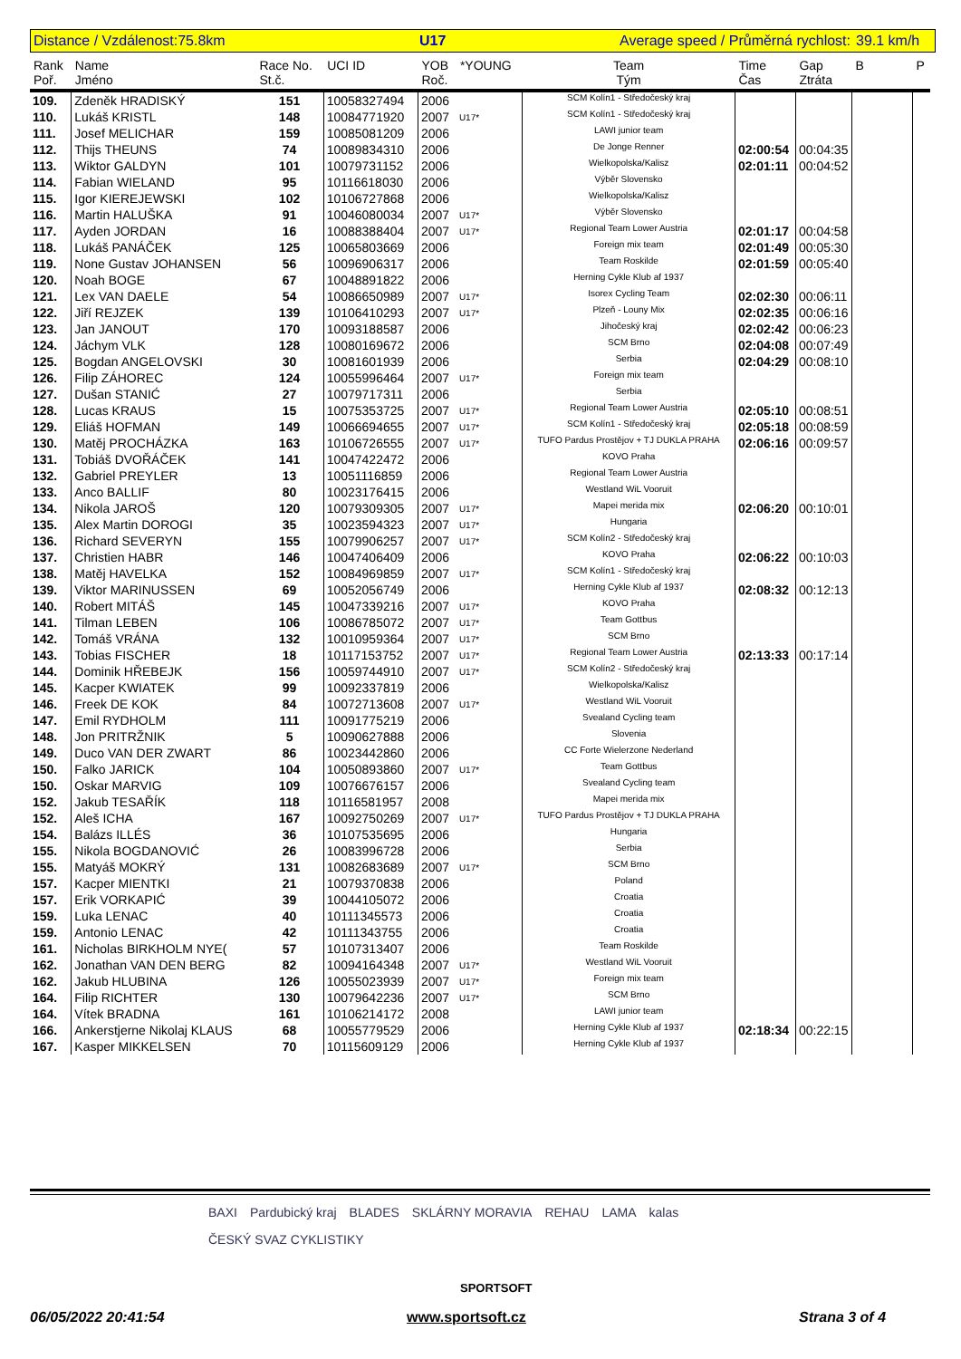Distance / Vzdálenost:75.8km U17 Average speed / Průměrná rychlost: 39.1 km/h
| Rank Poř. | Name Jméno | Race No. St.č. | UCI ID | YOB Roč. | *YOUNG | Team Tým | Time Čas | Gap Ztráta | B | P |
| --- | --- | --- | --- | --- | --- | --- | --- | --- | --- | --- |
| 109. | Zdeněk HRADISKÝ | 151 | 10058327494 | 2006 | | SCM Kolín1 - Středočeský kraj | | | | |
| 110. | Lukáš KRISTL | 148 | 10084771920 | 2007 | U17* | SCM Kolín1 - Středočeský kraj | | | | |
| 111. | Josef MELICHAR | 159 | 10085081209 | 2006 | | LAWI junior team | | | | |
| 112. | Thijs THEUNS | 74 | 10089834310 | 2006 | | De Jonge Renner | 02:00:54 | 00:04:35 | | |
| 113. | Wiktor GALDYN | 101 | 10079731152 | 2006 | | Wielkopolska/Kalisz | 02:01:11 | 00:04:52 | | |
| 114. | Fabian WIELAND | 95 | 10116618030 | 2006 | | Výběr Slovensko | | | | |
| 115. | Igor KIEREJEWSKI | 102 | 10106727868 | 2006 | | Wielkopolska/Kalisz | | | | |
| 116. | Martin HALUŠKA | 91 | 10046080034 | 2007 | U17* | Výběr Slovensko | | | | |
| 117. | Ayden JORDAN | 16 | 10088388404 | 2007 | U17* | Regional Team Lower Austria | 02:01:17 | 00:04:58 | | |
| 118. | Lukáš PANÁČEK | 125 | 10065803669 | 2006 | | Foreign mix team | 02:01:49 | 00:05:30 | | |
| 119. | None Gustav JOHANSEN | 56 | 10096906317 | 2006 | | Team Roskilde | 02:01:59 | 00:05:40 | | |
| 120. | Noah BOGE | 67 | 10048891822 | 2006 | | Herning Cykle Klub af 1937 | | | | |
| 121. | Lex VAN DAELE | 54 | 10086650989 | 2007 | U17* | Isorex Cycling Team | 02:02:30 | 00:06:11 | | |
| 122. | Jiří REJZEK | 139 | 10106410293 | 2007 | U17* | Plzeň - Louny Mix | 02:02:35 | 00:06:16 | | |
| 123. | Jan JANOUT | 170 | 10093188587 | 2006 | | Jihočeský kraj | 02:02:42 | 00:06:23 | | |
| 124. | Jáchym VLK | 128 | 10080169672 | 2006 | | SCM Brno | 02:04:08 | 00:07:49 | | |
| 125. | Bogdan ANGELOVSKI | 30 | 10081601939 | 2006 | | Serbia | 02:04:29 | 00:08:10 | | |
| 126. | Filip ZÁHOREC | 124 | 10055996464 | 2007 | U17* | Foreign mix team | | | | |
| 127. | Dušan STANIĆ | 27 | 10079717311 | 2006 | | Serbia | | | | |
| 128. | Lucas KRAUS | 15 | 10075353725 | 2007 | U17* | Regional Team Lower Austria | 02:05:10 | 00:08:51 | | |
| 129. | Eliáš HOFMAN | 149 | 10066694655 | 2007 | U17* | SCM Kolín1 - Středočeský kraj | 02:05:18 | 00:08:59 | | |
| 130. | Matěj PROCHÁZKA | 163 | 10106726555 | 2007 | U17* | TUFO Pardus Prostějov + TJ DUKLA PRAHA | 02:06:16 | 00:09:57 | | |
| 131. | Tobiáš DVOŘÁČEK | 141 | 10047422472 | 2006 | | KOVO Praha | | | | |
| 132. | Gabriel PREYLER | 13 | 10051116859 | 2006 | | Regional Team Lower Austria | | | | |
| 133. | Anco BALLIF | 80 | 10023176415 | 2006 | | Westland WiL Vooruit | | | | |
| 134. | Nikola JAROŠ | 120 | 10079309305 | 2007 | U17* | Mapei merida mix | 02:06:20 | 00:10:01 | | |
| 135. | Alex Martin DOROGI | 35 | 10023594323 | 2007 | U17* | Hungaria | | | | |
| 136. | Richard SEVERYN | 155 | 10079906257 | 2007 | U17* | SCM Kolín2 - Středočeský kraj | | | | |
| 137. | Christien HABR | 146 | 10047406409 | 2006 | | KOVO Praha | 02:06:22 | 00:10:03 | | |
| 138. | Matěj HAVELKA | 152 | 10084969859 | 2007 | U17* | SCM Kolín1 - Středočeský kraj | | | | |
| 139. | Viktor MARINUSSEN | 69 | 10052056749 | 2006 | | Herning Cykle Klub af 1937 | 02:08:32 | 00:12:13 | | |
| 140. | Robert MITÁŠ | 145 | 10047339216 | 2007 | U17* | KOVO Praha | | | | |
| 141. | Tilman LEBEN | 106 | 10086785072 | 2007 | U17* | Team Gottbus | | | | |
| 142. | Tomáš VRÁNA | 132 | 10010959364 | 2007 | U17* | SCM Brno | | | | |
| 143. | Tobias FISCHER | 18 | 10117153752 | 2007 | U17* | Regional Team Lower Austria | 02:13:33 | 00:17:14 | | |
| 144. | Dominik HŘEBEJK | 156 | 10059744910 | 2007 | U17* | SCM Kolín2 - Středočeský kraj | | | | |
| 145. | Kacper KWIATEK | 99 | 10092337819 | 2006 | | Wielkopolska/Kalisz | | | | |
| 146. | Freek DE KOK | 84 | 10072713608 | 2007 | U17* | Westland WiL Vooruit | | | | |
| 147. | Emil RYDHOLM | 111 | 10091775219 | 2006 | | Svealand Cycling team | | | | |
| 148. | Jon PRITRŽNIK | 5 | 10090627888 | 2006 | | Slovenia | | | | |
| 149. | Duco VAN DER ZWART | 86 | 10023442860 | 2006 | | CC Forte Wielerzone Nederland | | | | |
| 150. | Falko JARICK | 104 | 10050893860 | 2007 | U17* | Team Gottbus | | | | |
| 150. | Oskar MARVIG | 109 | 10076676157 | 2006 | | Svealand Cycling team | | | | |
| 152. | Jakub TESAŘÍK | 118 | 10116581957 | 2008 | | Mapei merida mix | | | | |
| 152. | Aleš ICHA | 167 | 10092750269 | 2007 | U17* | TUFO Pardus Prostějov + TJ DUKLA PRAHA | | | | |
| 154. | Balázs ILLÉS | 36 | 10107535695 | 2006 | | Hungaria | | | | |
| 155. | Nikola BOGDANOVIĆ | 26 | 10083996728 | 2006 | | Serbia | | | | |
| 155. | Matyáš MOKRÝ | 131 | 10082683689 | 2007 | U17* | SCM Brno | | | | |
| 157. | Kacper MIENTKI | 21 | 10079370838 | 2006 | | Poland | | | | |
| 157. | Erik VORKAPIĆ | 39 | 10044105072 | 2006 | | Croatia | | | | |
| 159. | Luka LENAC | 40 | 10111345573 | 2006 | | Croatia | | | | |
| 159. | Antonio LENAC | 42 | 10111343755 | 2006 | | Croatia | | | | |
| 161. | Nicholas BIRKHOLM NYE( | 57 | 10107313407 | 2006 | | Team Roskilde | | | | |
| 162. | Jonathan VAN DEN BERG | 82 | 10094164348 | 2007 | U17* | Westland WiL Vooruit | | | | |
| 162. | Jakub HLUBINA | 126 | 10055023939 | 2007 | U17* | Foreign mix team | | | | |
| 164. | Filip RICHTER | 130 | 10079642236 | 2007 | U17* | SCM Brno | | | | |
| 164. | Vítek BRADNA | 161 | 10106214172 | 2008 | | LAWI junior team | | | | |
| 166. | Ankerstjerne Nikolaj KLAUS | 68 | 10055779529 | 2006 | | Herning Cykle Klub af 1937 | 02:18:34 | 00:22:15 | | |
| 167. | Kasper MIKKELSEN | 70 | 10115609129 | 2006 | | Herning Cykle Klub af 1937 | | | | |
BAXI Pardubický kraj BLADES SKLÁRNY MORAVIA REHAU LAMA kalas ČESKÝ SVAZ CYKLISTIKY
SPORTSOFT
06/05/2022 20:41:54 www.sportsoft.cz Strana 3 of 4